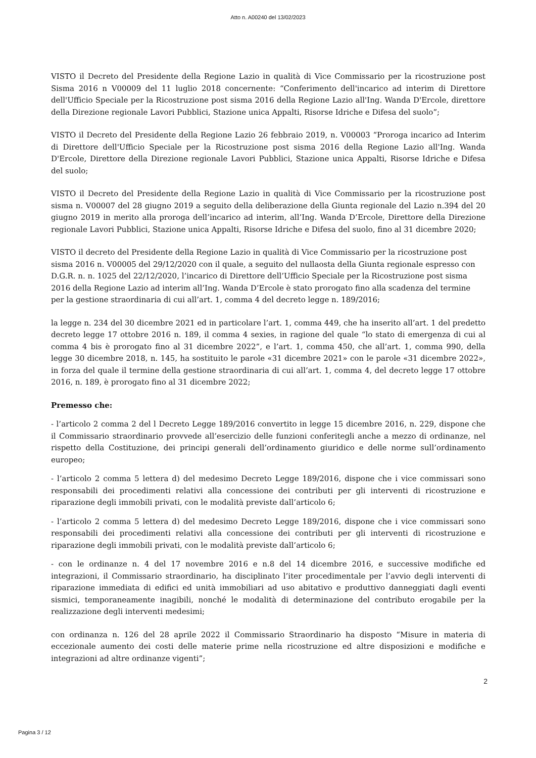Atto n. A00240 del 13/02/2023
VISTO il Decreto del Presidente della Regione Lazio in qualità di Vice Commissario per la ricostruzione post Sisma 2016 n V00009 del 11 luglio 2018 concernente: “Conferimento dell'incarico ad interim di Direttore dell'Ufficio Speciale per la Ricostruzione post sisma 2016 della Regione Lazio all'Ing. Wanda D'Ercole, direttore della Direzione regionale Lavori Pubblici, Stazione unica Appalti, Risorse Idriche e Difesa del suolo”;
VISTO il Decreto del Presidente della Regione Lazio 26 febbraio 2019, n. V00003 “Proroga incarico ad Interim di Direttore dell'Ufficio Speciale per la Ricostruzione post sisma 2016 della Regione Lazio all'Ing. Wanda D'Ercole, Direttore della Direzione regionale Lavori Pubblici, Stazione unica Appalti, Risorse Idriche e Difesa del suolo;
VISTO il Decreto del Presidente della Regione Lazio in qualità di Vice Commissario per la ricostruzione post sisma n. V00007 del 28 giugno 2019 a seguito della deliberazione della Giunta regionale del Lazio n.394 del 20 giugno 2019 in merito alla proroga dell’incarico ad interim, all’Ing. Wanda D’Ercole, Direttore della Direzione regionale Lavori Pubblici, Stazione unica Appalti, Risorse Idriche e Difesa del suolo, fino al 31 dicembre 2020;
VISTO il decreto del Presidente della Regione Lazio in qualità di Vice Commissario per la ricostruzione post sisma 2016 n. V00005 del 29/12/2020 con il quale, a seguito del nullaosta della Giunta regionale espresso con D.G.R. n. n. 1025 del 22/12/2020, l’incarico di Direttore dell’Ufficio Speciale per la Ricostruzione post sisma 2016 della Regione Lazio ad interim all’Ing. Wanda D’Ercole è stato prorogato fino alla scadenza del termine per la gestione straordinaria di cui all’art. 1, comma 4 del decreto legge n. 189/2016;
la legge n. 234 del 30 dicembre 2021 ed in particolare l’art. 1, comma 449, che ha inserito all’art. 1 del predetto decreto legge 17 ottobre 2016 n. 189, il comma 4 sexies, in ragione del quale “lo stato di emergenza di cui al comma 4 bis è prorogato fino al 31 dicembre 2022”, e l’art. 1, comma 450, che all’art. 1, comma 990, della legge 30 dicembre 2018, n. 145, ha sostituito le parole «31 dicembre 2021» con le parole «31 dicembre 2022», in forza del quale il termine della gestione straordinaria di cui all’art. 1, comma 4, del decreto legge 17 ottobre 2016, n. 189, è prorogato fino al 31 dicembre 2022;
Premesso che:
- l’articolo 2 comma 2 del l Decreto Legge 189/2016 convertito in legge 15 dicembre 2016, n. 229, dispone che il Commissario straordinario provvede all’esercizio delle funzioni conferitegli anche a mezzo di ordinanze, nel rispetto della Costituzione, dei principi generali dell’ordinamento giuridico e delle norme sull’ordinamento europeo;
- l’articolo 2 comma 5 lettera d) del medesimo Decreto Legge 189/2016, dispone che i vice commissari sono responsabili dei procedimenti relativi alla concessione dei contributi per gli interventi di ricostruzione e riparazione degli immobili privati, con le modalità previste dall’articolo 6;
- l’articolo 2 comma 5 lettera d) del medesimo Decreto Legge 189/2016, dispone che i vice commissari sono responsabili dei procedimenti relativi alla concessione dei contributi per gli interventi di ricostruzione e riparazione degli immobili privati, con le modalità previste dall’articolo 6;
- con le ordinanze n. 4 del 17 novembre 2016 e n.8 del 14 dicembre 2016, e successive modifiche ed integrazioni, il Commissario straordinario, ha disciplinato l’iter procedimentale per l’avvio degli interventi di riparazione immediata di edifici ed unità immobiliari ad uso abitativo e produttivo danneggiati dagli eventi sismici, temporaneamente inagibili, nonché le modalità di determinazione del contributo erogabile per la realizzazione degli interventi medesimi;
con ordinanza n. 126 del 28 aprile 2022 il Commissario Straordinario ha disposto “Misure in materia di eccezionale aumento dei costi delle materie prime nella ricostruzione ed altre disposizioni e modifiche e integrazioni ad altre ordinanze vigenti”;
2
Pagina 3 / 12